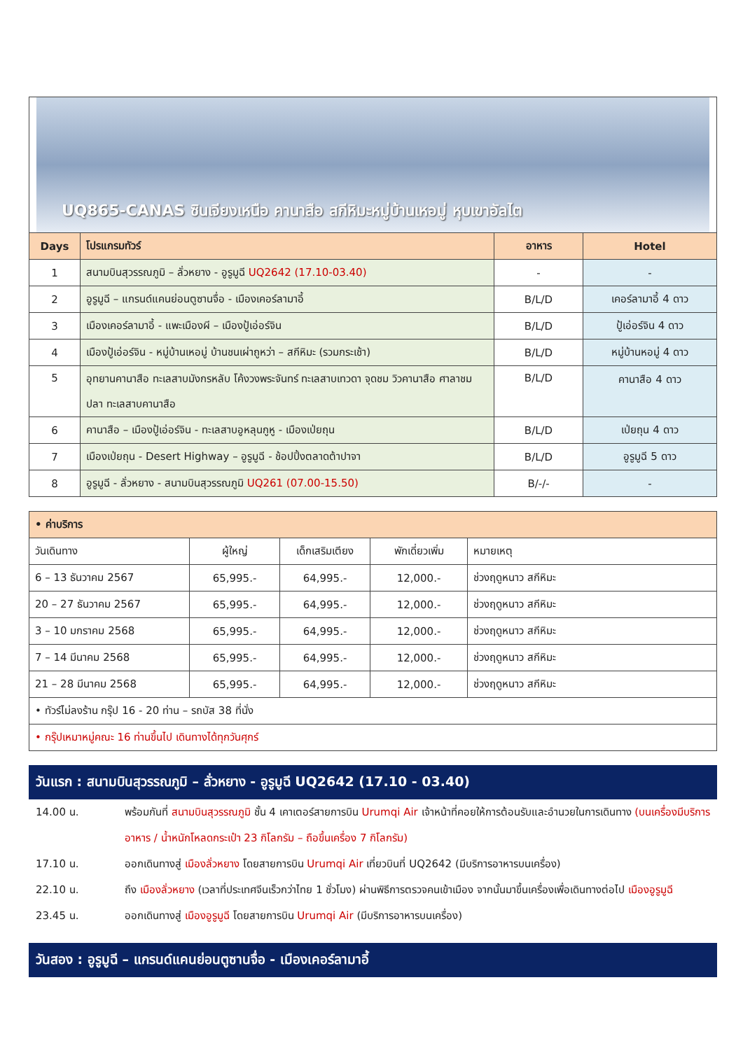UQ865-CANAS ซินเจียงเหนือ คานาสือ สกีหิมะหมู่บ้านเหอมู่ หุบเขาอัลไต
| Days | โปรแกรมทัวร์ | อาหาร | Hotel |
| --- | --- | --- | --- |
| 1 | สนามบินสุวรรณภูมิ – ลั่วหยาง - อูรูมูฉี UQ2642 (17.10-03.40) | - | - |
| 2 | อูรูมูฉี – แกรนด์แคนย่อนตูซานจื่อ - เมืองเคอร์ลามาอี้ | B/L/D | เคอร์ลามาอี้ 4 ดาว |
| 3 | เมืองเคอร์ลามาอี้ - แพะเมืองผี – เมืองปู้เอ่อร์จิน | B/L/D | ปู้เอ่อร์จิน 4 ดาว |
| 4 | เมืองปู้เอ่อร์จิน - หมู่บ้านเหอมู่ บ้านชนเผ่าถูหว่า – สกีหิมะ (รวมกระเช้า) | B/L/D | หมู่บ้านหอมู่ 4 ดาว |
| 5 | อุทยานคานาสือ ทะเลสาบมังกรหลับ โค้งวงพระจันทร์ ทะเลสาบเทวดา จุดชม วิวคานาสือ ศาลาชมปลา ทะเลสาบคานาสือ | B/L/D | คานาสือ 4 ดาว |
| 6 | คานาสือ – เมืองปู้เอ่อร์จิน - ทะเลสาบอูหลุนกูหู - เมืองเป่ยถุน | B/L/D | เป่ยถุน 4 ดาว |
| 7 | เมืองเป่ยถุน - Desert Highway – อูรูมูฉี - ช้อปปิ้งตลาดต้าปาจา | B/L/D | อูรูมูฉี 5 ดาว |
| 8 | อูรูมูฉี - ลั่วหยาง - สนามบินสุวรรณภูมิ UQ261 (07.00-15.50) | B/-/- | - |
| • ค่าบริการ | | | | |
| --- | --- | --- | --- | --- |
| วันเดินทาง | ผู้ใหญ่ | เด็กเสริมเตียง | พักเดี่ยวเพิ่ม | หมายเหตุ |
| 6 – 13 ธันวาคม 2567 | 65,995.- | 64,995.- | 12,000.- | ช่วงฤดูหนาว สกีหิมะ |
| 20 – 27 ธันวาคม 2567 | 65,995.- | 64,995.- | 12,000.- | ช่วงฤดูหนาว สกีหิมะ |
| 3 – 10 มกราคม 2568 | 65,995.- | 64,995.- | 12,000.- | ช่วงฤดูหนาว สกีหิมะ |
| 7 – 14 มีนาคม 2568 | 65,995.- | 64,995.- | 12,000.- | ช่วงฤดูหนาว สกีหิมะ |
| 21 – 28 มีนาคม 2568 | 65,995.- | 64,995.- | 12,000.- | ช่วงฤดูหนาว สกีหิมะ |
| • ทัวร์ไม่ลงร้าน กรุ๊ป 16 - 20 ท่าน – รถบัส 38 ที่นั่ง | | | | |
| • กรุ๊ปเหมาหมู่คณะ 16 ท่านขึ้นไป เดินทางได้ทุกวันศุกร์ | | | | |
วันแรก : สนามบินสุวรรณภูมิ – ลั่วหยาง - อูรูมูฉี UQ2642 (17.10 - 03.40)
14.00 น. พร้อมกันที่ สนามบินสุวรรณภูมิ ชั้น 4 เคาเตอร์สายการบิน Urumqi Air เจ้าหน้าที่คอยให้การต้อนรับและอำนวยในการเดินทาง (บนเครื่องมีบริการอาหาร / น้ำหนักโหลดกระเป๋า 23 กิโลกรัม – ถือขึ้นเครื่อง 7 กิโลกรัม)
17.10 น. ออกเดินทางสู่ เมืองลั่วหยาง โดยสายการบิน Urumqi Air เที่ยวบินที่ UQ2642 (มีบริการอาหารบนเครื่อง)
22.10 น. ถึง เมืองลั่วหยาง (เวลาที่ประเทศจีนเร็วกว่าไทย 1 ชั่วโมง) ผ่านพิธีการตรวจคนเข้าเมือง จากนั้นมาขึ้นเครื่องเพื่อเดินทางต่อไป เมืองอูรูมูฉี
23.45 น. ออกเดินทางสู่ เมืองอูรูมูฉี โดยสายการบิน Urumqi Air (มีบริการอาหารบนเครื่อง)
วันสอง : อูรูมูฉี – แกรนด์แคนย่อนตูซานจื่อ - เมืองเคอร์ลามาอี้